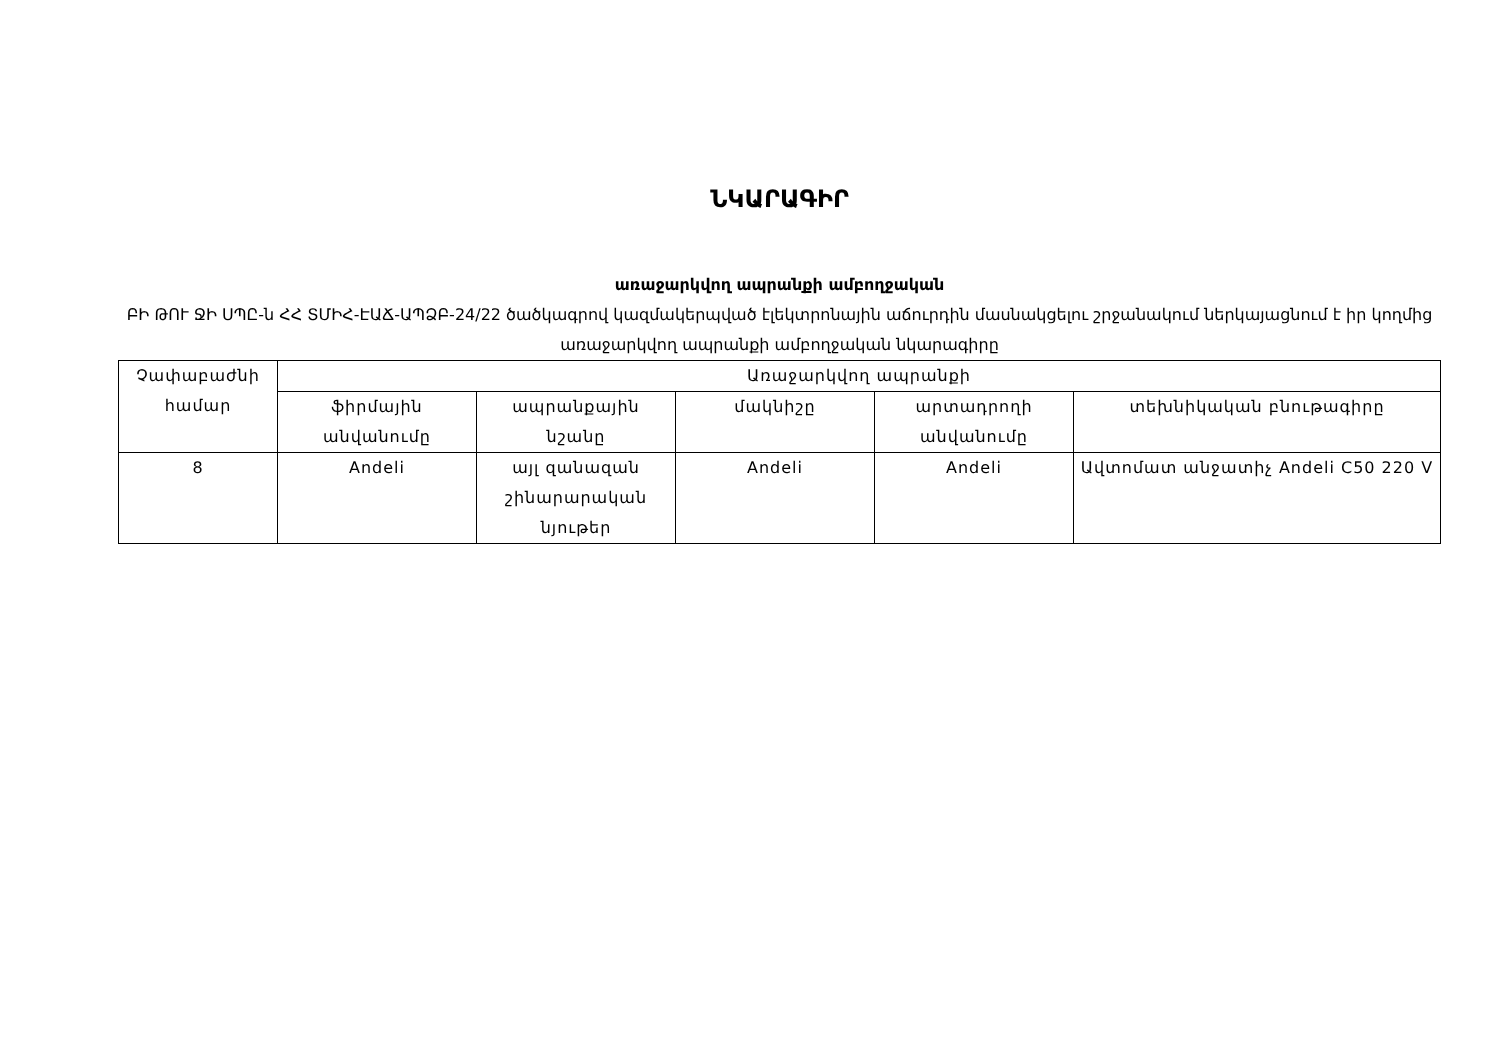ՆԿԱՐԱԳԻՐ
առաջարկվող ապրանքի ամբողջական
ԲԻ ԹՈՒ ՋԻ ՍՊԸ-ն ՀՀ ՏՄԻՀ-ԷԱՃ-ԱՊՁԲ-24/22 ծածկագրով կազմակերպված էլեկտրոնային աճուրդին մասնակցելու շրջանակում ներկայացնում է իր կողմից առաջարկվող ապրանքի ամբողջական նկարագիրը
| Չափաբաժնի համար | Առաջարկվող ապրանքի | | | | |
| --- | --- | --- | --- | --- | --- |
| | ֆիրմային անվանումը | ապրանքային նշանը | մակնիշը | արտադրողի անվանումը | տեխնիկական բնութագիրը |
| 8 | Andeli | այլ զանազան շինարարական նյութեր | Andeli | Andeli | Ավտոմատ անջատիչ Andeli C50 220 V |